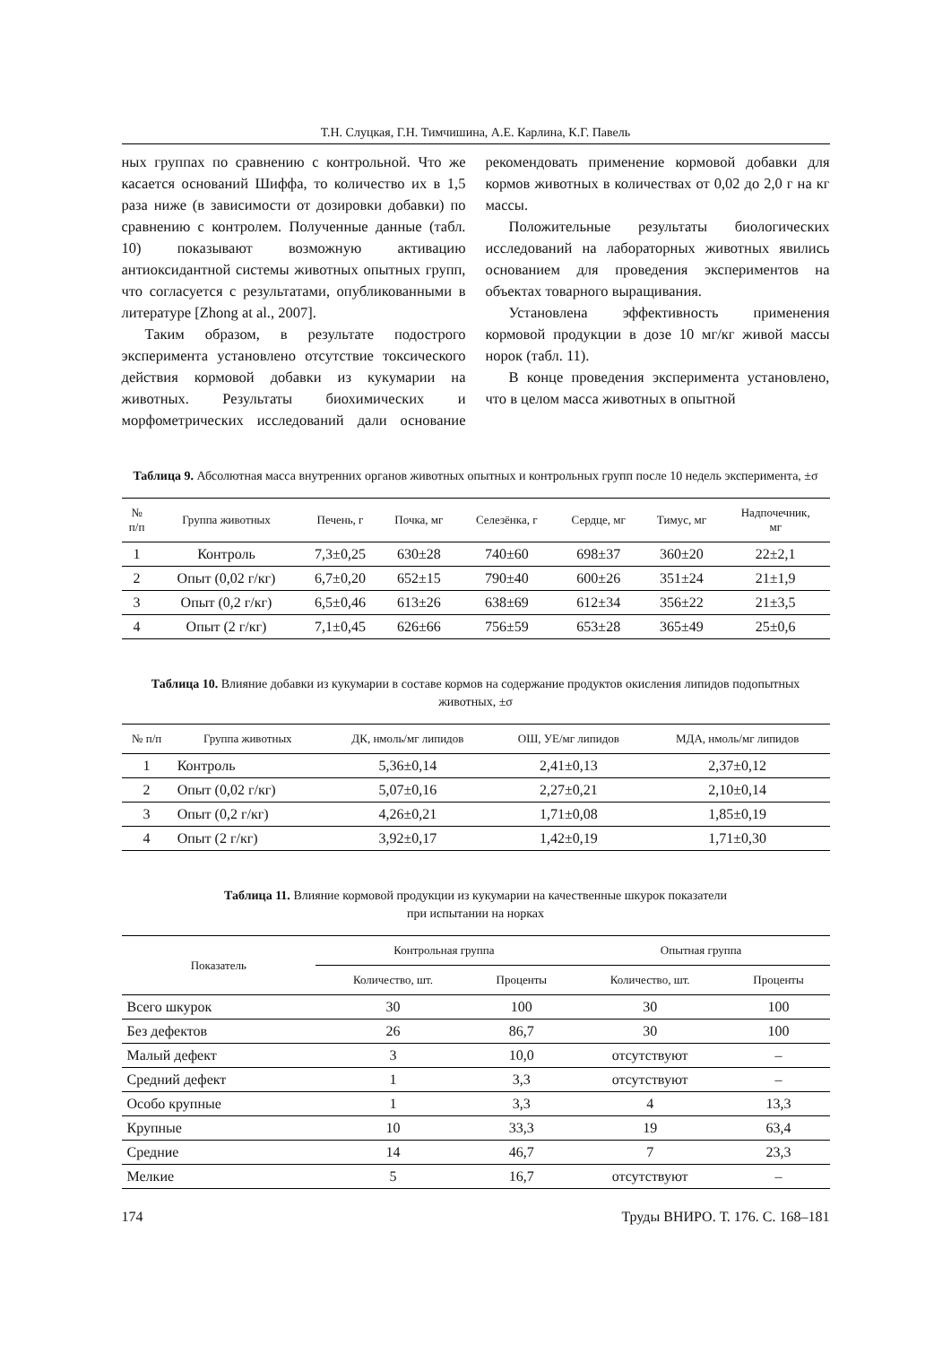Т.Н. Слуцкая, Г.Н. Тимчишина, А.Е. Карлина, К.Г. Павель
ных группах по сравнению с контрольной. Что же касается оснований Шиффа, то количество их в 1,5 раза ниже (в зависимости от дозировки добавки) по сравнению с контролем. Полученные данные (табл. 10) показывают возможную активацию антиоксидантной системы животных опытных групп, что согласуется с результатами, опубликованными в литературе [Zhong at al., 2007].
Таким образом, в результате подострого эксперимента установлено отсутствие токсического действия кормовой добавки из кукумарии на животных. Результаты биохимических и морфометрических исследований дали основание рекомендовать применение кормовой добавки для кормов животных в количествах от 0,02 до 2,0 г на кг массы.
Положительные результаты биологических исследований на лабораторных животных явились основанием для проведения экспериментов на объектах товарного выращивания.
Установлена эффективность применения кормовой продукции в дозе 10 мг/кг живой массы норок (табл. 11).
В конце проведения эксперимента установлено, что в целом масса животных в опытной
Таблица 9. Абсолютная масса внутренних органов животных опытных и контрольных групп после 10 недель эксперимента, ±σ
| № п/п | Группа животных | Печень, г | Почка, мг | Селезёнка, г | Сердце, мг | Тимус, мг | Надпочечник, мг |
| --- | --- | --- | --- | --- | --- | --- | --- |
| 1 | Контроль | 7,3±0,25 | 630±28 | 740±60 | 698±37 | 360±20 | 22±2,1 |
| 2 | Опыт (0,02 г/кг) | 6,7±0,20 | 652±15 | 790±40 | 600±26 | 351±24 | 21±1,9 |
| 3 | Опыт (0,2 г/кг) | 6,5±0,46 | 613±26 | 638±69 | 612±34 | 356±22 | 21±3,5 |
| 4 | Опыт (2 г/кг) | 7,1±0,45 | 626±66 | 756±59 | 653±28 | 365±49 | 25±0,6 |
Таблица 10. Влияние добавки из кукумарии в составе кормов на содержание продуктов окисления липидов подопытных животных, ±σ
| № п/п | Группа животных | ДК, нмоль/мг липидов | ОШ, УЕ/мг липидов | МДА, нмоль/мг липидов |
| --- | --- | --- | --- | --- |
| 1 | Контроль | 5,36±0,14 | 2,41±0,13 | 2,37±0,12 |
| 2 | Опыт (0,02 г/кг) | 5,07±0,16 | 2,27±0,21 | 2,10±0,14 |
| 3 | Опыт (0,2 г/кг) | 4,26±0,21 | 1,71±0,08 | 1,85±0,19 |
| 4 | Опыт (2 г/кг) | 3,92±0,17 | 1,42±0,19 | 1,71±0,30 |
Таблица 11. Влияние кормовой продукции из кукумарии на качественные шкурок показатели
при испытании на норках
| Показатель | Контрольная группа | | Опытная группа | |
| --- | --- | --- | --- | --- |
| | Количество, шт. | Проценты | Количество, шт. | Проценты |
| Всего шкурок | 30 | 100 | 30 | 100 |
| Без дефектов | 26 | 86,7 | 30 | 100 |
| Малый дефект | 3 | 10,0 | отсутствуют | – |
| Средний дефект | 1 | 3,3 | отсутствуют | – |
| Особо крупные | 1 | 3,3 | 4 | 13,3 |
| Крупные | 10 | 33,3 | 19 | 63,4 |
| Средние | 14 | 46,7 | 7 | 23,3 |
| Мелкие | 5 | 16,7 | отсутствуют | – |
174 Труды ВНИРО. Т. 176. С. 168–181